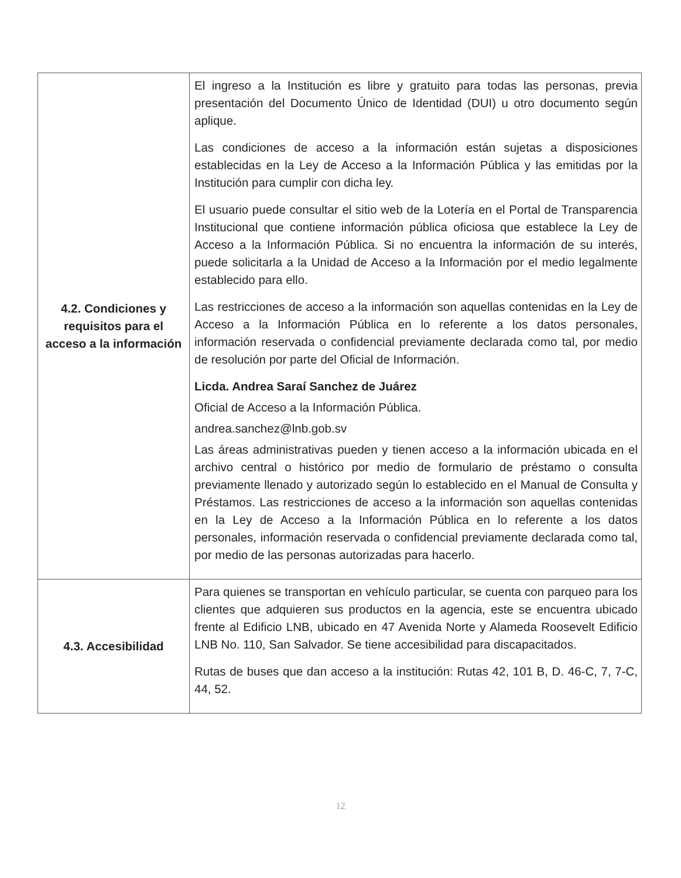| 4.2. Condiciones y requisitos para el acceso a la información | El ingreso a la Institución es libre y gratuito para todas las personas, previa presentación del Documento Único de Identidad (DUI) u otro documento según aplique. Las condiciones de acceso a la información están sujetas a disposiciones establecidas en la Ley de Acceso a la Información Pública y las emitidas por la Institución para cumplir con dicha ley. El usuario puede consultar el sitio web de la Lotería en el Portal de Transparencia Institucional que contiene información pública oficiosa que establece la Ley de Acceso a la Información Pública. Si no encuentra la información de su interés, puede solicitarla a la Unidad de Acceso a la Información por el medio legalmente establecido para ello. Las restricciones de acceso a la información son aquellas contenidas en la Ley de Acceso a la Información Pública en lo referente a los datos personales, información reservada o confidencial previamente declarada como tal, por medio de resolución por parte del Oficial de Información. Licda. Andrea Saraí Sanchez de Juárez Oficial de Acceso a la Información Pública. andrea.sanchez@lnb.gob.sv Las áreas administrativas pueden y tienen acceso a la información ubicada en el archivo central o histórico por medio de formulario de préstamo o consulta previamente llenado y autorizado según lo establecido en el Manual de Consulta y Préstamos. Las restricciones de acceso a la información son aquellas contenidas en la Ley de Acceso a la Información Pública en lo referente a los datos personales, información reservada o confidencial previamente declarada como tal, por medio de las personas autorizadas para hacerlo. |
| 4.3. Accesibilidad | Para quienes se transportan en vehículo particular, se cuenta con parqueo para los clientes que adquieren sus productos en la agencia, este se encuentra ubicado frente al Edificio LNB, ubicado en 47 Avenida Norte y Alameda Roosevelt Edificio LNB No. 110, San Salvador. Se tiene accesibilidad para discapacitados. Rutas de buses que dan acceso a la institución: Rutas 42, 101 B, D. 46-C, 7, 7-C, 44, 52. |
12